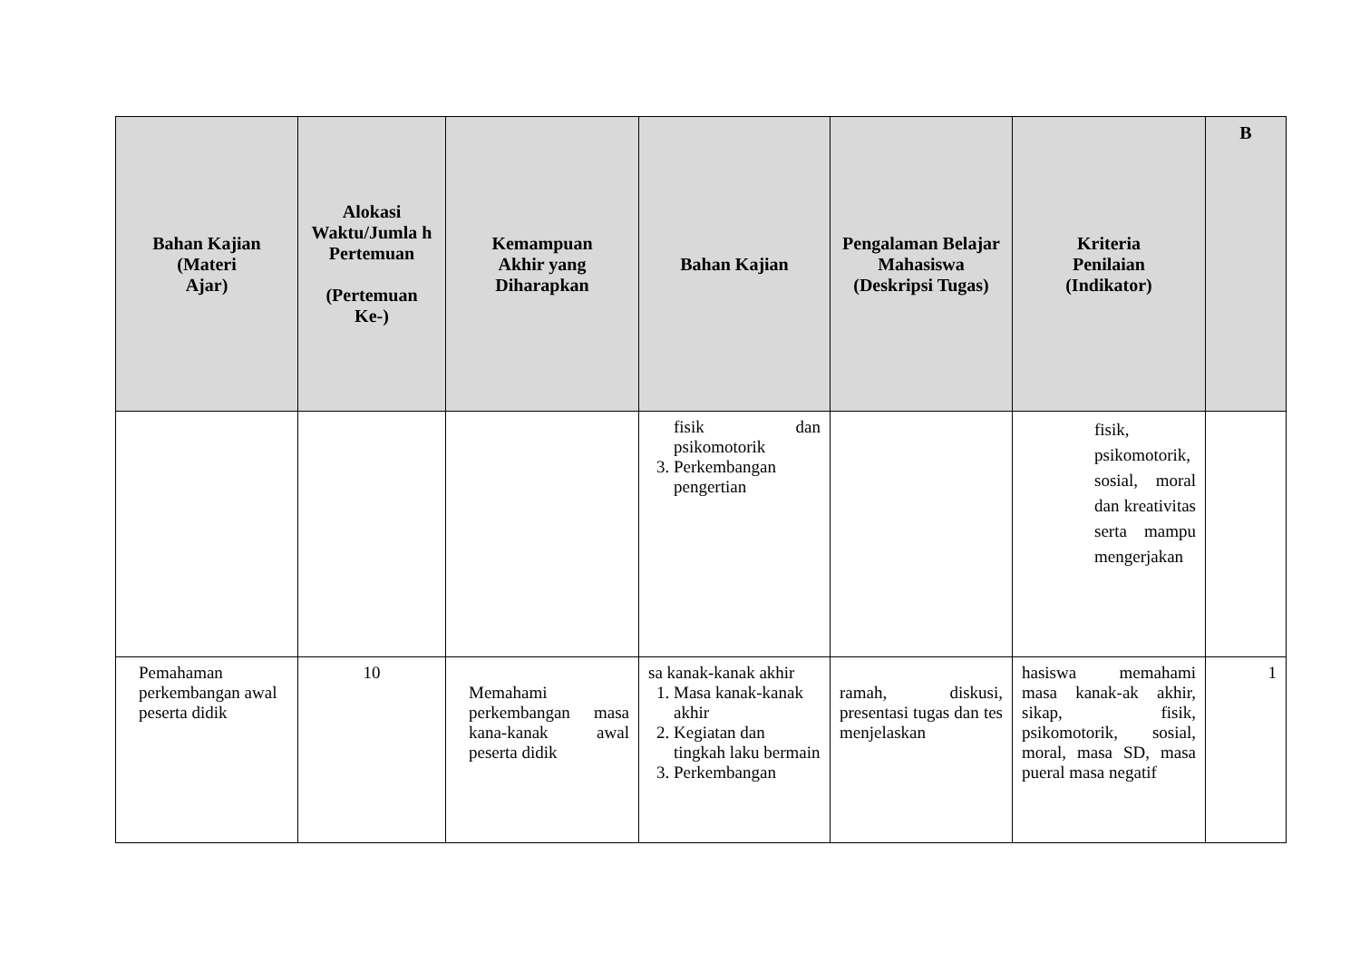| Bahan Kajian (Materi Ajar) | Alokasi Waktu/Jumla h Pertemuan (Pertemuan Ke-) | Kemampuan Akhir yang Diharapkan | Bahan Kajian | Pengalaman Belajar Mahasiswa (Deskripsi Tugas) | Kriteria Penilaian (Indikator) | B |
| --- | --- | --- | --- | --- | --- | --- |
| | | | fisik dan psikomotorik 3. Perkembangan pengertian | | fisik, psikomotorik, sosial, moral dan kreativitas serta mampu mengerjakan | |
| Pemahaman perkembangan awal peserta didik | 10 | Memahami perkembangan masa kana-kanak awal peserta didik | sa kanak-kanak akhir 1. Masa kanak-kanak akhir 2. Kegiatan dan tingkah laku bermain 3. Perkembangan | ramah, diskusi, presentasi tugas dan tes menjelaskan | hasiswa memahami masa kanak-ak akhir, sikap, fisik, psikomotorik, sosial, moral, masa SD, masa pueral masa negatif | 1 |